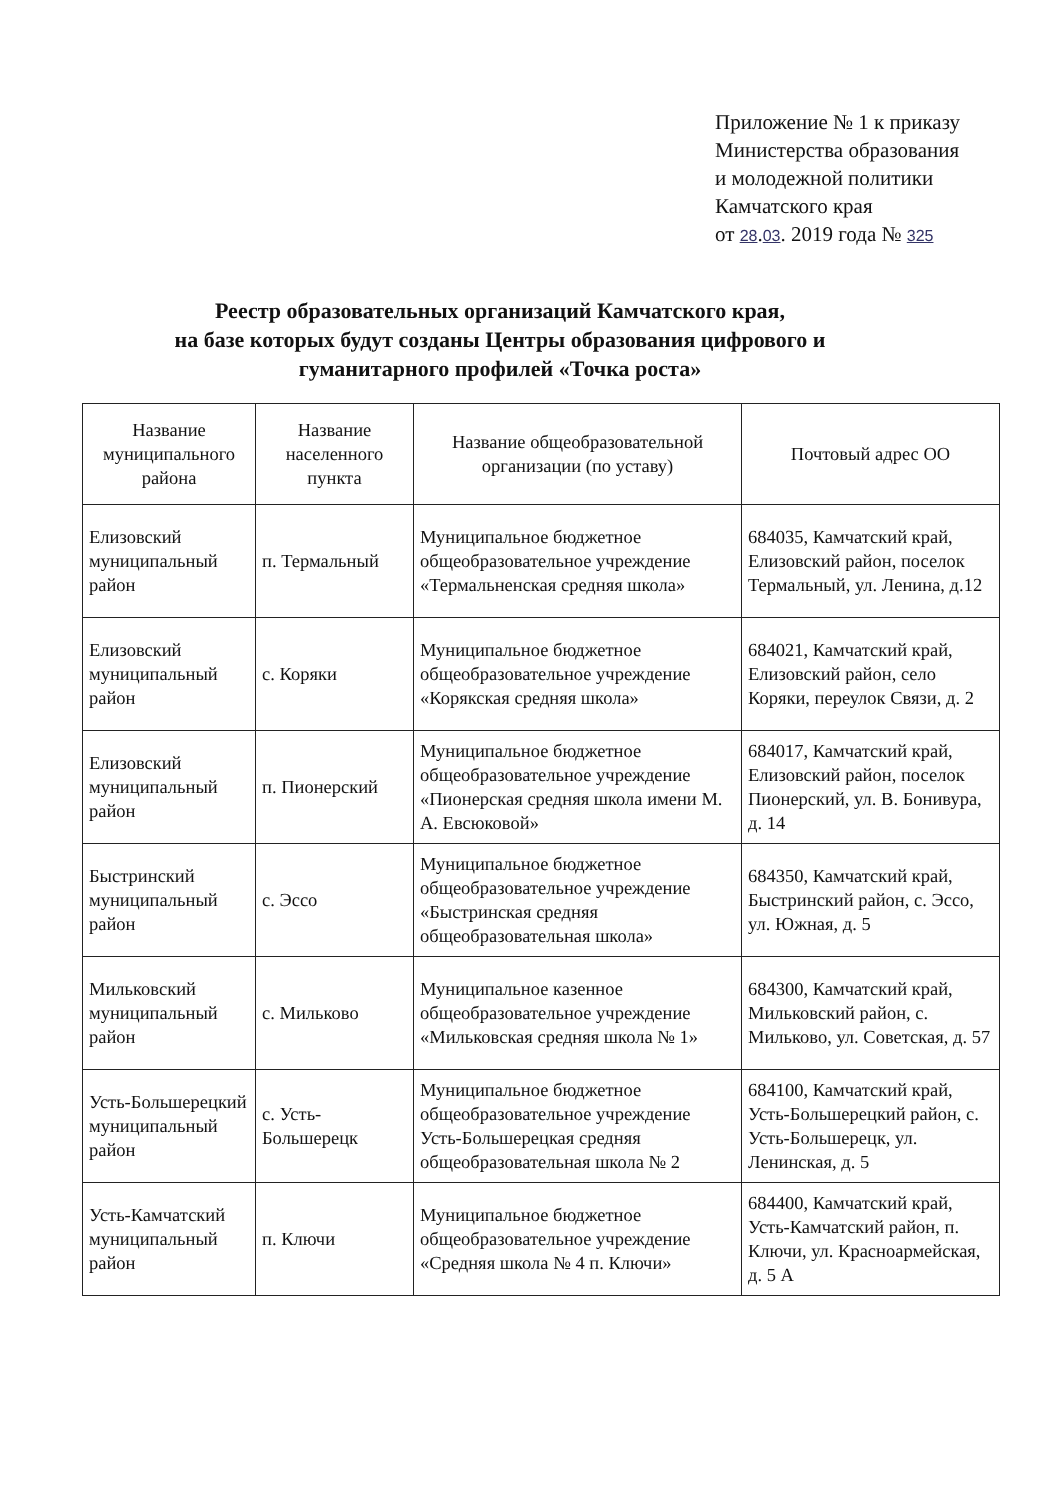Приложение № 1 к приказу
Министерства образования
и молодежной политики
Камчатского края
от 28.03. 2019 года № 325
Реестр образовательных организаций Камчатского края,
на базе которых будут созданы Центры образования цифрового и
гуманитарного профилей «Точка роста»
| Название муниципального района | Название населенного пункта | Название общеобразовательной организации (по уставу) | Почтовый адрес ОО |
| --- | --- | --- | --- |
| Елизовский муниципальный район | п. Термальный | Муниципальное бюджетное общеобразовательное учреждение «Термальненская средняя школа» | 684035, Камчатский край, Елизовский район, поселок Термальный, ул. Ленина, д.12 |
| Елизовский муниципальный район | с. Коряки | Муниципальное бюджетное общеобразовательное учреждение «Корякская средняя школа» | 684021, Камчатский край, Елизовский район, село Коряки, переулок Связи, д. 2 |
| Елизовский муниципальный район | п. Пионерский | Муниципальное бюджетное общеобразовательное учреждение «Пионерская средняя школа имени М. А. Евсюковой» | 684017, Камчатский край, Елизовский район, поселок Пионерский, ул. В. Бонивура, д. 14 |
| Быстринский муниципальный район | с. Эссо | Муниципальное бюджетное общеобразовательное учреждение «Быстринская средняя общеобразовательная школа» | 684350, Камчатский край, Быстринский район, с. Эссо, ул. Южная, д. 5 |
| Мильковский муниципальный район | с. Мильково | Муниципальное казенное общеобразовательное учреждение «Мильковская средняя школа № 1» | 684300, Камчатский край, Мильковский район, с. Мильково, ул. Советская, д. 57 |
| Усть-Большерецкий муниципальный район | с. Усть-Большерецк | Муниципальное бюджетное общеобразовательное учреждение Усть-Большерецкая средняя общеобразовательная школа № 2 | 684100, Камчатский край, Усть-Большерецкий район, с. Усть-Большерецк, ул. Ленинская, д. 5 |
| Усть-Камчатский муниципальный район | п. Ключи | Муниципальное бюджетное общеобразовательное учреждение «Средняя школа № 4 п. Ключи» | 684400, Камчатский край, Усть-Камчатский район, п. Ключи, ул. Красноармейская, д. 5 А |